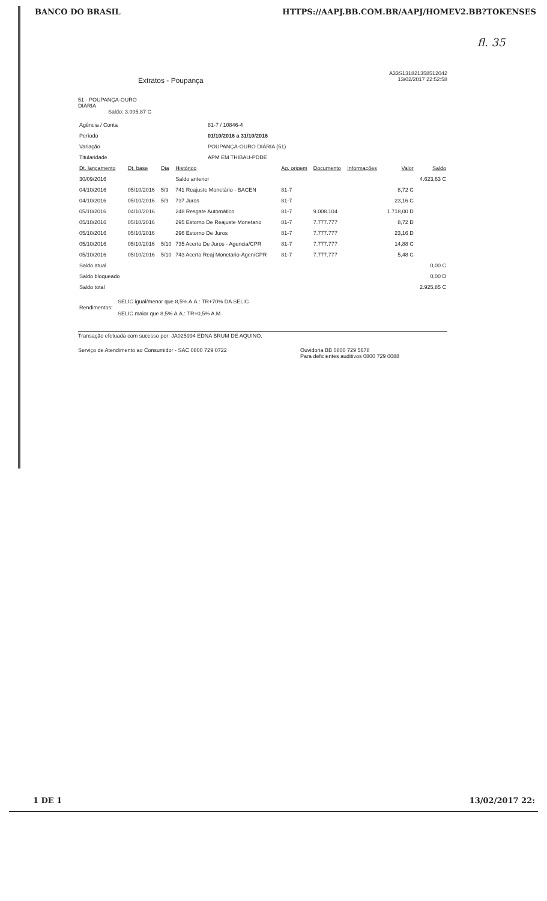BANCO DO BRASIL HTTPS://AAPJ.BB.COM.BR/AAPJ/HOMEV2.BB?TOKENSES
fl. 35
Extratos - Poupança
A33S131821358512042
13/02/2017 22:52:58
51 - POUPANÇA-OURO
DIÁRIA
Saldo: 3.005,87 C
| Agência / Conta | 81-7 / 10846-4 |
| Período | 01/10/2016 a 31/10/2016 |
| Variação | POUPANÇA-OURO DIÁRIA (51) |
| Titularidade | APM EM THIBAU-PDDE |
| Dt. lançamento | Dt. base | Dia | Histórico | Ag. origem | Documento | Informações | Valor | Saldo |
| --- | --- | --- | --- | --- | --- | --- | --- | --- |
| 30/09/2016 | | | Saldo anterior | | | | | 4.623,63 C |
| 04/10/2016 | 05/10/2016 | 5/9 | 741 Reajuste Monetário - BACEN | 81-7 | | | 8,72 C | |
| 04/10/2016 | 05/10/2016 | 5/9 | 737 Juros | 81-7 | | | 23,16 C | |
| 05/10/2016 | 04/10/2016 | | 248 Resgate Automático | 81-7 | 9.008.104 | | 1.718,00 D | |
| 05/10/2016 | 05/10/2016 | | 295 Estorno De Reajuste Monetario | 81-7 | 7.777.777 | | 8,72 D | |
| 05/10/2016 | 05/10/2016 | | 296 Estorno De Juros | 81-7 | 7.777.777 | | 23,16 D | |
| 05/10/2016 | 05/10/2016 | 5/10 | 735 Acerto De Juros - Agencia/CPR | 81-7 | 7.777.777 | | 14,88 C | |
| 05/10/2016 | 05/10/2016 | 5/10 | 743 Acerto Reaj Monetario-Agen/CPR | 81-7 | 7.777.777 | | 5,48 C | |
| Saldo atual | | | | | | | | 0,00 C |
| Saldo bloqueado | | | | | | | | 0,00 D |
| Saldo total | | | | | | | | 2.925,85 C |
| Rendimentos: | SELIC igual/menor que 8,5% A.A.: TR+70% DA SELIC SELIC maior que 8,5% A.A.: TR+0,5% A.M. |
Transação efetuada com sucesso por: JA025994 EDNA BRUM DE AQUINO.
Serviço de Atendimento ao Consumidor - SAC 0800 729 0722 Ouvidoria BB 0800 729 5678
Para deficientes auditivos 0800 729 0088
1 DE 1 13/02/2017 22: